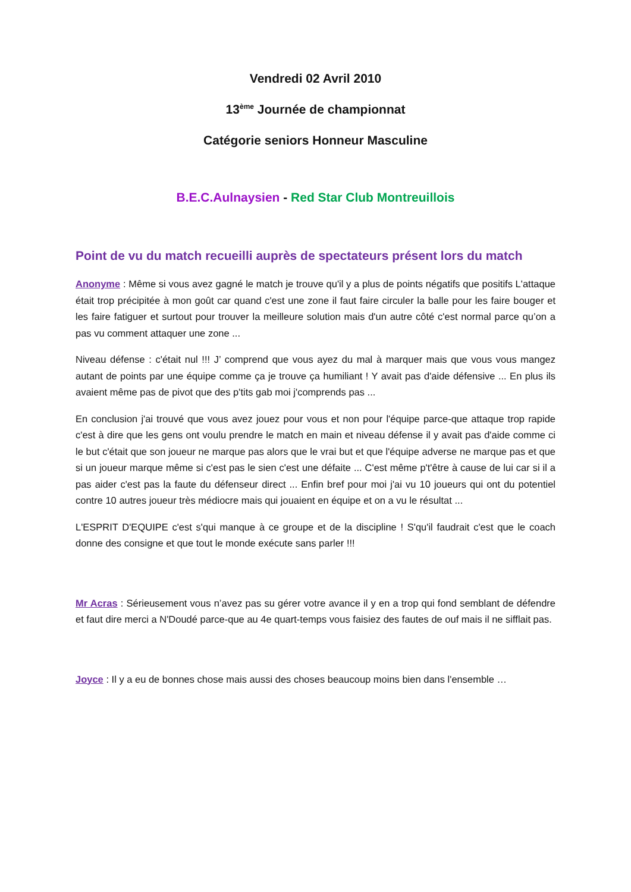Vendredi 02 Avril 2010
13<sup>ème</sup> Journée de championnat
Catégorie seniors Honneur Masculine
B.E.C.Aulnaysien - Red Star Club Montreuillois
Point de vu du match recueilli auprès de spectateurs présent lors du match
Anonyme : Même si vous avez gagné le match je trouve qu'il y a plus de points négatifs que positifs L'attaque était trop précipitée à mon goût car quand c'est une zone il faut faire circuler la balle pour les faire bouger et les faire fatiguer et surtout pour trouver la meilleure solution mais d'un autre côté c'est normal parce qu’on a pas vu comment attaquer une zone ...
Niveau défense : c'était nul !!! J’ comprend que vous ayez du mal à marquer mais que vous vous mangez autant de points par une équipe comme ça je trouve ça humiliant ! Y avait pas d'aide défensive ... En plus ils avaient même pas de pivot que des p'tits gab moi j'comprends pas ...
En conclusion j'ai trouvé que vous avez jouez pour vous et non pour l'équipe parce-que attaque trop rapide c'est à dire que les gens ont voulu prendre le match en main et niveau défense il y avait pas d'aide comme ci le but c'était que son joueur ne marque pas alors que le vrai but et que l'équipe adverse ne marque pas et que si un joueur marque même si c'est pas le sien c'est une défaite ... C'est même p't'être à cause de lui car si il a pas aider c'est pas la faute du défenseur direct ... Enfin bref pour moi j'ai vu 10 joueurs qui ont du potentiel contre 10 autres joueur très médiocre mais qui jouaient en équipe et on a vu le résultat ...
L'ESPRIT D'EQUIPE c'est s'qui manque à ce groupe et de la discipline ! S'qu'il faudrait c'est que le coach donne des consigne et que tout le monde exécute sans parler !!!
Mr Acras : Sérieusement vous n’avez pas su gérer votre avance il y en a trop qui fond semblant de défendre et faut dire merci a N'Doudé parce-que au 4e quart-temps vous faisiez des fautes de ouf mais il ne sifflait pas.
Joyce : Il y a eu de bonnes chose mais aussi des choses beaucoup moins bien dans l'ensemble …